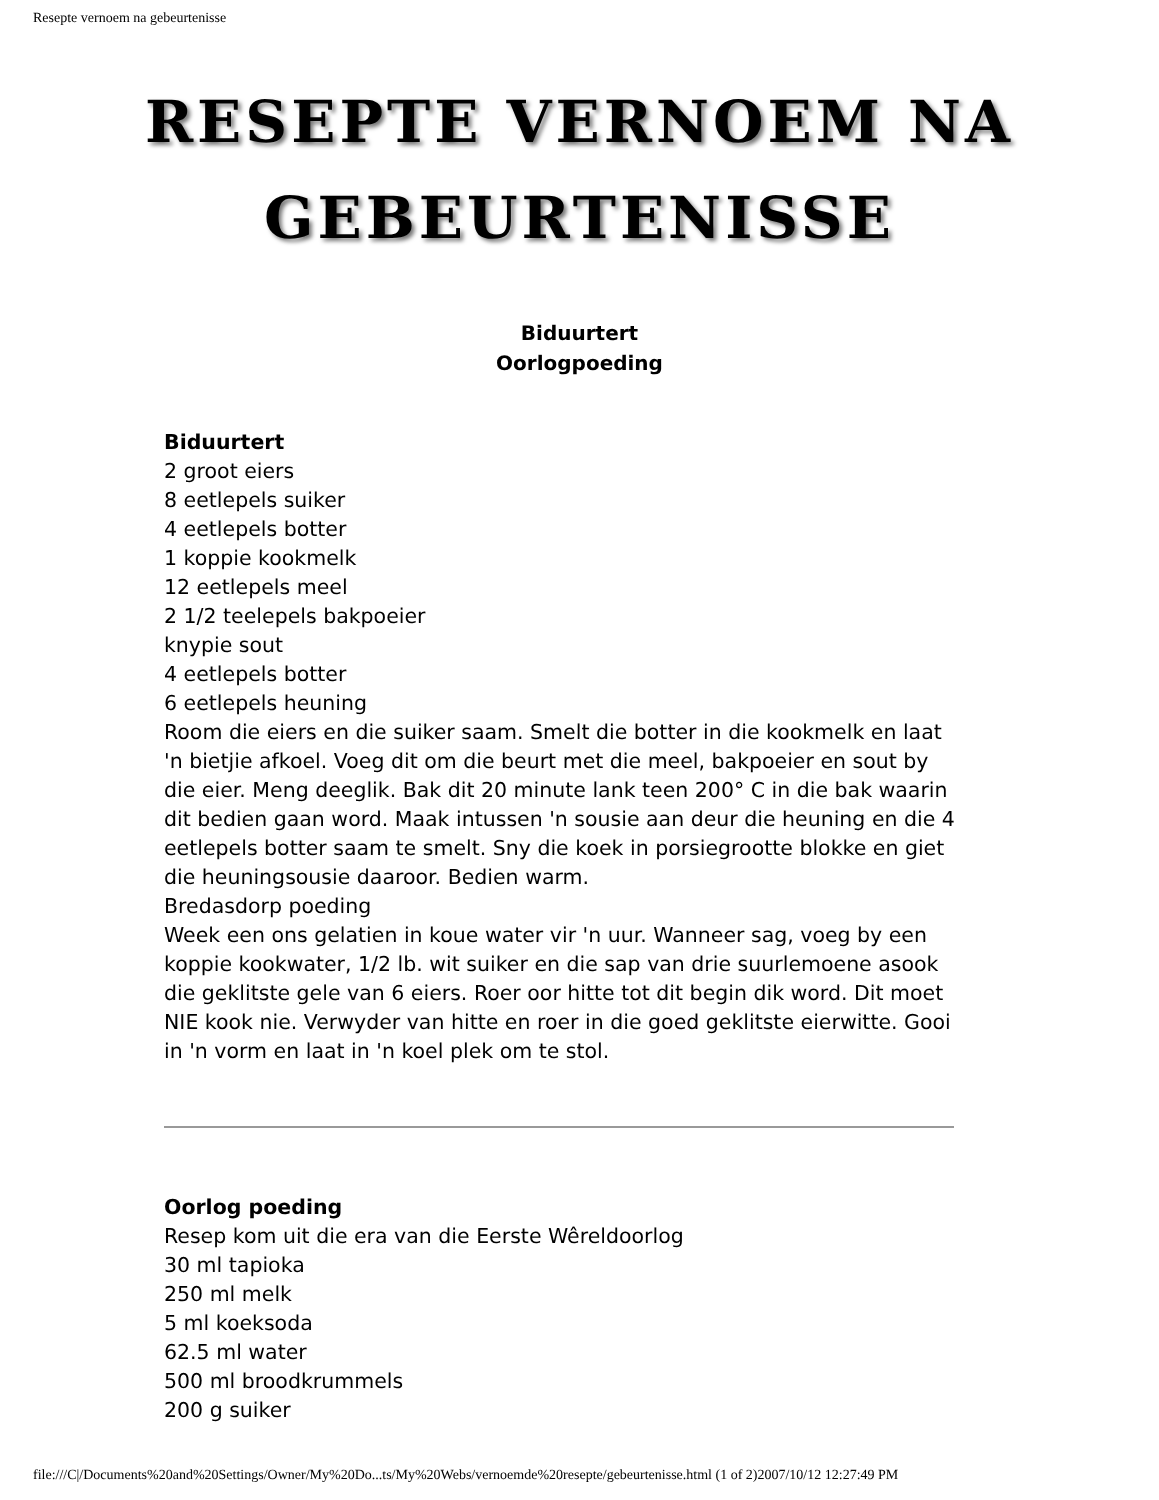Resepte vernoem na gebeurtenisse
RESEPTE VERNOEM NA
GEBEURTENISSE
Biduurtert
Oorlogpoeding
Biduurtert
2 groot eiers
8 eetlepels suiker
4 eetlepels botter
1 koppie kookmelk
12 eetlepels meel
2 1/2 teelepels bakpoeier
knypie sout
4 eetlepels botter
6 eetlepels heuning
Room die eiers en die suiker saam. Smelt die botter in die kookmelk en laat 'n bietjie afkoel. Voeg dit om die beurt met die meel, bakpoeier en sout by die eier. Meng deeglik. Bak dit 20 minute lank teen 200° C in die bak waarin dit bedien gaan word. Maak intussen 'n sousie aan deur die heuning en die 4 eetlepels botter saam te smelt. Sny die koek in porsiegrootte blokke en giet die heuningsousie daaroor. Bedien warm.
Bredasdorp poeding
Week een ons gelatien in koue water vir 'n uur. Wanneer sag, voeg by een koppie kookwater, 1/2 lb. wit suiker en die sap van drie suurlemoene asook die geklitste gele van 6 eiers. Roer oor hitte tot dit begin dik word. Dit moet NIE kook nie. Verwyder van hitte en roer in die goed geklitste eierwitte. Gooi in 'n vorm en laat in 'n koel plek om te stol.
Oorlog poeding
Resep kom uit die era van die Eerste Wêreldoorlog
30 ml tapioka
250 ml melk
5 ml koeksoda
62.5 ml water
500 ml broodkrummels
200 g suiker
file:///C|/Documents%20and%20Settings/Owner/My%20Do...ts/My%20Webs/vernoemde%20resepte/gebeurtenisse.html (1 of 2)2007/10/12 12:27:49 PM